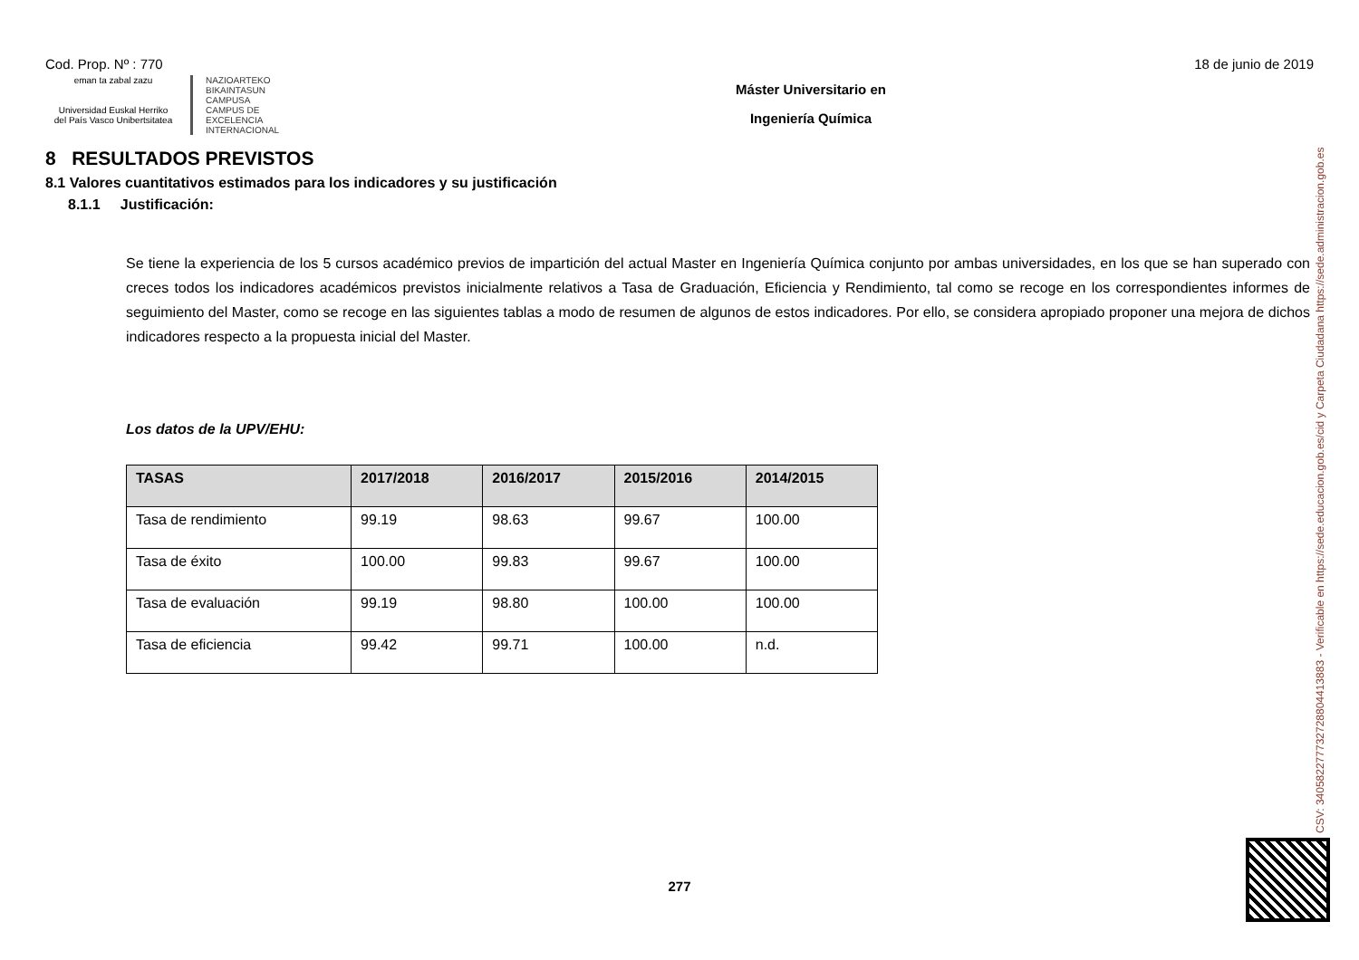Cod. Prop. Nº : 770 18 de junio de 2019
eman ta zabal zazu
Universidad Euskal Herriko
del País Vasco Unibertsitatea
NAZIOARTEKO
BIKAINTASUN
CAMPUSA
CAMPUS DE
EXCELENCIA
INTERNACIONAL
Máster Universitario en
Ingeniería Química
8 RESULTADOS PREVISTOS
8.1 Valores cuantitativos estimados para los indicadores y su justificación
8.1.1 Justificación:
Se tiene la experiencia de los 5 cursos académico previos de impartición del actual Master en Ingeniería Química conjunto por ambas universidades, en los que se han superado con creces todos los indicadores académicos previstos inicialmente relativos a Tasa de Graduación, Eficiencia y Rendimiento, tal como se recoge en los correspondientes informes de seguimiento del Master, como se recoge en las siguientes tablas a modo de resumen de algunos de estos indicadores. Por ello, se considera apropiado proponer una mejora de dichos indicadores respecto a la propuesta inicial del Master.
Los datos de la UPV/EHU:
| TASAS | 2017/2018 | 2016/2017 | 2015/2016 | 2014/2015 |
| --- | --- | --- | --- | --- |
| Tasa de rendimiento | 99.19 | 98.63 | 99.67 | 100.00 |
| Tasa de éxito | 100.00 | 99.83 | 99.67 | 100.00 |
| Tasa de evaluación | 99.19 | 98.80 | 100.00 | 100.00 |
| Tasa de eficiencia | 99.42 | 99.71 | 100.00 | n.d. |
277
CSV: 340582277732728804413883 - Verificable en https://sede.educacion.gob.es/cid y Carpeta Ciudadana https://sede.administracion.gob.es